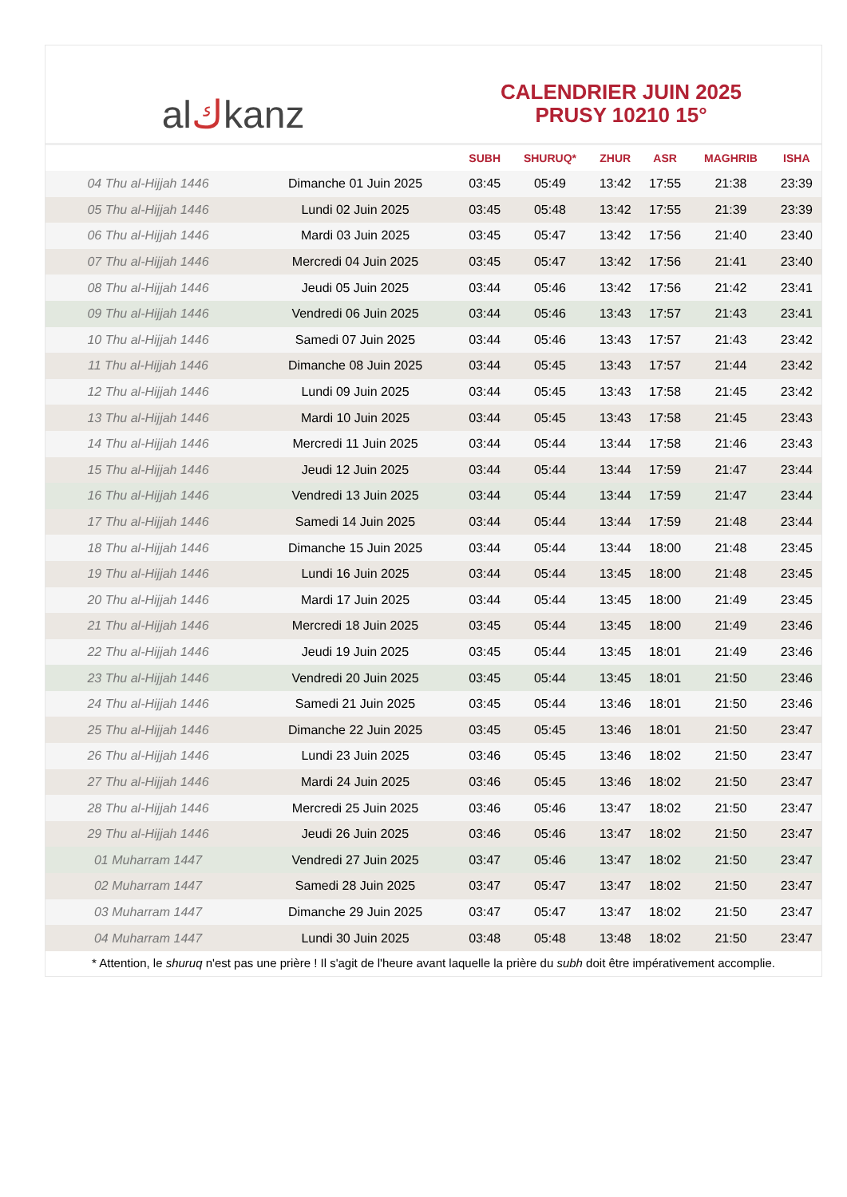al ك kanz
CALENDRIER JUIN 2025
PRUSY 10210 15°
| | | SUBH | SHURUQ* | ZHUR | ASR | MAGHRIB | ISHA |
| --- | --- | --- | --- | --- | --- | --- | --- |
| 04 Thu al-Hijjah 1446 | Dimanche 01 Juin 2025 | 03:45 | 05:49 | 13:42 | 17:55 | 21:38 | 23:39 |
| 05 Thu al-Hijjah 1446 | Lundi 02 Juin 2025 | 03:45 | 05:48 | 13:42 | 17:55 | 21:39 | 23:39 |
| 06 Thu al-Hijjah 1446 | Mardi 03 Juin 2025 | 03:45 | 05:47 | 13:42 | 17:56 | 21:40 | 23:40 |
| 07 Thu al-Hijjah 1446 | Mercredi 04 Juin 2025 | 03:45 | 05:47 | 13:42 | 17:56 | 21:41 | 23:40 |
| 08 Thu al-Hijjah 1446 | Jeudi 05 Juin 2025 | 03:44 | 05:46 | 13:42 | 17:56 | 21:42 | 23:41 |
| 09 Thu al-Hijjah 1446 | Vendredi 06 Juin 2025 | 03:44 | 05:46 | 13:43 | 17:57 | 21:43 | 23:41 |
| 10 Thu al-Hijjah 1446 | Samedi 07 Juin 2025 | 03:44 | 05:46 | 13:43 | 17:57 | 21:43 | 23:42 |
| 11 Thu al-Hijjah 1446 | Dimanche 08 Juin 2025 | 03:44 | 05:45 | 13:43 | 17:57 | 21:44 | 23:42 |
| 12 Thu al-Hijjah 1446 | Lundi 09 Juin 2025 | 03:44 | 05:45 | 13:43 | 17:58 | 21:45 | 23:42 |
| 13 Thu al-Hijjah 1446 | Mardi 10 Juin 2025 | 03:44 | 05:45 | 13:43 | 17:58 | 21:45 | 23:43 |
| 14 Thu al-Hijjah 1446 | Mercredi 11 Juin 2025 | 03:44 | 05:44 | 13:44 | 17:58 | 21:46 | 23:43 |
| 15 Thu al-Hijjah 1446 | Jeudi 12 Juin 2025 | 03:44 | 05:44 | 13:44 | 17:59 | 21:47 | 23:44 |
| 16 Thu al-Hijjah 1446 | Vendredi 13 Juin 2025 | 03:44 | 05:44 | 13:44 | 17:59 | 21:47 | 23:44 |
| 17 Thu al-Hijjah 1446 | Samedi 14 Juin 2025 | 03:44 | 05:44 | 13:44 | 17:59 | 21:48 | 23:44 |
| 18 Thu al-Hijjah 1446 | Dimanche 15 Juin 2025 | 03:44 | 05:44 | 13:44 | 18:00 | 21:48 | 23:45 |
| 19 Thu al-Hijjah 1446 | Lundi 16 Juin 2025 | 03:44 | 05:44 | 13:45 | 18:00 | 21:48 | 23:45 |
| 20 Thu al-Hijjah 1446 | Mardi 17 Juin 2025 | 03:44 | 05:44 | 13:45 | 18:00 | 21:49 | 23:45 |
| 21 Thu al-Hijjah 1446 | Mercredi 18 Juin 2025 | 03:45 | 05:44 | 13:45 | 18:00 | 21:49 | 23:46 |
| 22 Thu al-Hijjah 1446 | Jeudi 19 Juin 2025 | 03:45 | 05:44 | 13:45 | 18:01 | 21:49 | 23:46 |
| 23 Thu al-Hijjah 1446 | Vendredi 20 Juin 2025 | 03:45 | 05:44 | 13:45 | 18:01 | 21:50 | 23:46 |
| 24 Thu al-Hijjah 1446 | Samedi 21 Juin 2025 | 03:45 | 05:44 | 13:46 | 18:01 | 21:50 | 23:46 |
| 25 Thu al-Hijjah 1446 | Dimanche 22 Juin 2025 | 03:45 | 05:45 | 13:46 | 18:01 | 21:50 | 23:47 |
| 26 Thu al-Hijjah 1446 | Lundi 23 Juin 2025 | 03:46 | 05:45 | 13:46 | 18:02 | 21:50 | 23:47 |
| 27 Thu al-Hijjah 1446 | Mardi 24 Juin 2025 | 03:46 | 05:45 | 13:46 | 18:02 | 21:50 | 23:47 |
| 28 Thu al-Hijjah 1446 | Mercredi 25 Juin 2025 | 03:46 | 05:46 | 13:47 | 18:02 | 21:50 | 23:47 |
| 29 Thu al-Hijjah 1446 | Jeudi 26 Juin 2025 | 03:46 | 05:46 | 13:47 | 18:02 | 21:50 | 23:47 |
| 01 Muharram 1447 | Vendredi 27 Juin 2025 | 03:47 | 05:46 | 13:47 | 18:02 | 21:50 | 23:47 |
| 02 Muharram 1447 | Samedi 28 Juin 2025 | 03:47 | 05:47 | 13:47 | 18:02 | 21:50 | 23:47 |
| 03 Muharram 1447 | Dimanche 29 Juin 2025 | 03:47 | 05:47 | 13:47 | 18:02 | 21:50 | 23:47 |
| 04 Muharram 1447 | Lundi 30 Juin 2025 | 03:48 | 05:48 | 13:48 | 18:02 | 21:50 | 23:47 |
* Attention, le shuruq n'est pas une prière ! Il s'agit de l'heure avant laquelle la prière du subh doit être impérativement accomplie.